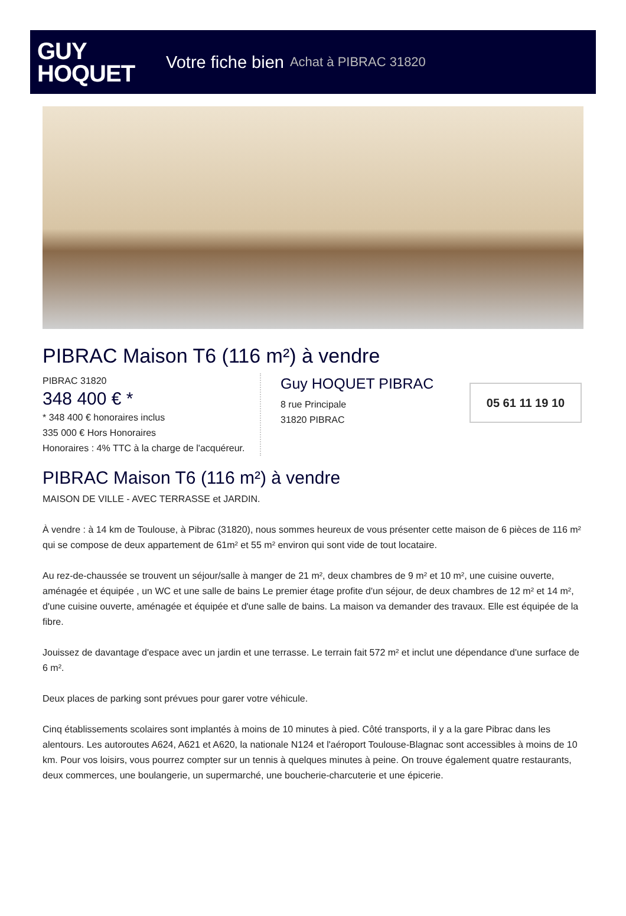GUY
HOQUET
Votre fiche bien Achat à PIBRAC 31820
PIBRAC Maison T6 (116 m²) à vendre
PIBRAC 31820
348 400 € *
* 348 400 € honoraires inclus
335 000 € Hors Honoraires
Honoraires : 4% TTC à la charge de l'acquéreur.
Guy HOQUET PIBRAC
8 rue Principale
31820 PIBRAC
05 61 11 19 10
PIBRAC Maison T6 (116 m²) à vendre
MAISON DE VILLE - AVEC TERRASSE et JARDIN.
À vendre : à 14 km de Toulouse, à Pibrac (31820), nous sommes heureux de vous présenter cette maison de 6 pièces de 116 m² qui se compose de deux appartement de 61m² et 55 m² environ qui sont vide de tout locataire.
Au rez-de-chaussée se trouvent un séjour/salle à manger de 21 m², deux chambres de 9 m² et 10 m², une cuisine ouverte, aménagée et équipée , un WC et une salle de bains Le premier étage profite d'un séjour, de deux chambres de 12 m² et 14 m², d'une cuisine ouverte, aménagée et équipée et d'une salle de bains. La maison va demander des travaux. Elle est équipée de la fibre.
Jouissez de davantage d'espace avec un jardin et une terrasse. Le terrain fait 572 m² et inclut une dépendance d'une surface de 6 m².
Deux places de parking sont prévues pour garer votre véhicule.
Cinq établissements scolaires sont implantés à moins de 10 minutes à pied. Côté transports, il y a la gare Pibrac dans les alentours. Les autoroutes A624, A621 et A620, la nationale N124 et l'aéroport Toulouse-Blagnac sont accessibles à moins de 10 km. Pour vos loisirs, vous pourrez compter sur un tennis à quelques minutes à peine. On trouve également quatre restaurants, deux commerces, une boulangerie, un supermarché, une boucherie-charcuterie et une épicerie.